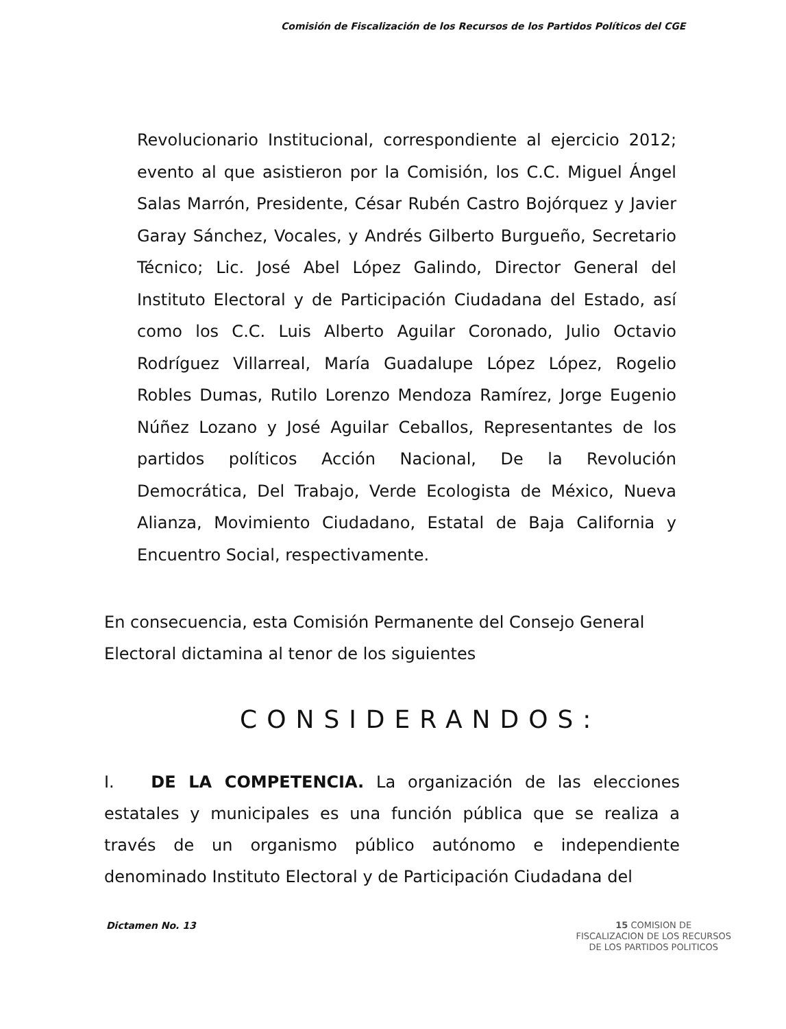Comisión de Fiscalización de los Recursos de los Partidos Políticos del CGE
Revolucionario Institucional, correspondiente al ejercicio 2012; evento al que asistieron por la Comisión, los C.C. Miguel Ángel Salas Marrón, Presidente, César Rubén Castro Bojórquez y Javier Garay Sánchez, Vocales, y Andrés Gilberto Burgueño, Secretario Técnico; Lic. José Abel López Galindo, Director General del Instituto Electoral y de Participación Ciudadana del Estado, así como los C.C. Luis Alberto Aguilar Coronado, Julio Octavio Rodríguez Villarreal, María Guadalupe López López, Rogelio Robles Dumas, Rutilo Lorenzo Mendoza Ramírez, Jorge Eugenio Núñez Lozano y José Aguilar Ceballos, Representantes de los partidos políticos Acción Nacional, De la Revolución Democrática, Del Trabajo, Verde Ecologista de México, Nueva Alianza, Movimiento Ciudadano, Estatal de Baja California y Encuentro Social, respectivamente.
En consecuencia, esta Comisión Permanente del Consejo General Electoral dictamina al tenor de los siguientes
CONSIDERANDOS:
I. DE LA COMPETENCIA. La organización de las elecciones estatales y municipales es una función pública que se realiza a través de un organismo público autónomo e independiente denominado Instituto Electoral y de Participación Ciudadana del
Dictamen No. 13
15 COMISION DE
FISCALIZACION DE LOS RECURSOS
DE LOS PARTIDOS POLITICOS